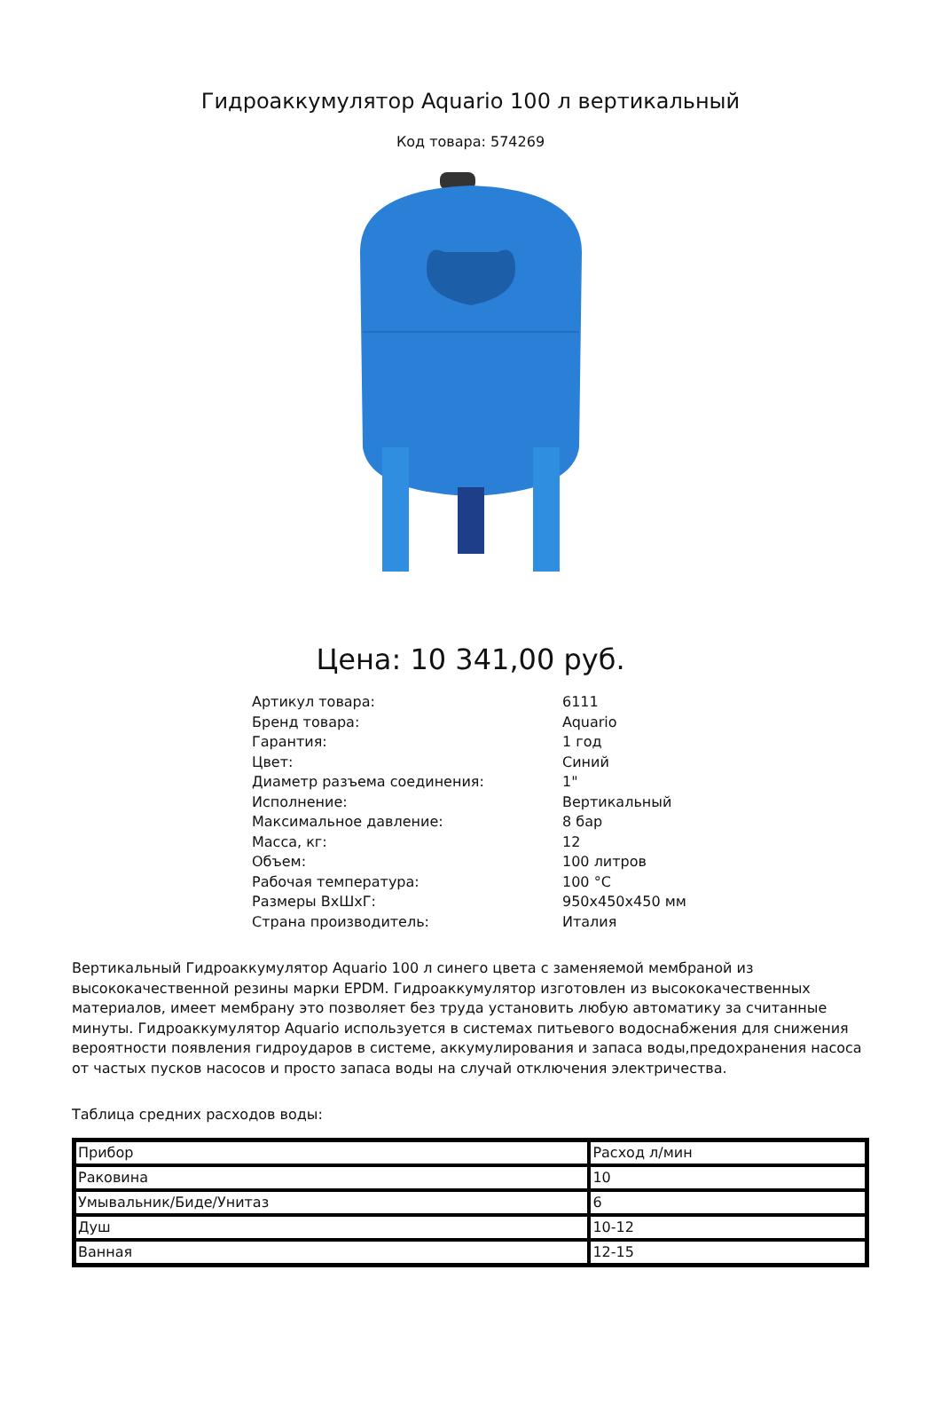Гидроаккумулятор Aquario 100 л вертикальный
Код товара: 574269
Цена: 10 341,00 руб.
| Артикул товара: | 6111 |
| Бренд товара: | Aquario |
| Гарантия: | 1 год |
| Цвет: | Синий |
| Диаметр разъема соединения: | 1" |
| Исполнение: | Вертикальный |
| Максимальное давление: | 8 бар |
| Масса, кг: | 12 |
| Объем: | 100 литров |
| Рабочая температура: | 100 °C |
| Размеры ВхШхГ: | 950x450x450 мм |
| Страна производитель: | Италия |
Вертикальный Гидроаккумулятор Aquario 100 л синего цвета с заменяемой мембраной из высококачественной резины марки EPDM. Гидроаккумулятор изготовлен из высококачественных материалов, имеет мембрану это позволяет без труда установить любую автоматику за считанные минуты. Гидроаккумулятор Aquario используется в системах питьевого водоснабжения для снижения вероятности появления гидроударов в системе, аккумулирования и запаса воды,предохранения насоса от частых пусков насосов и просто запаса воды на случай отключения электричества.
Таблица средних расходов воды:
| Прибор | Расход л/мин |
| Раковина | 10 |
| Умывальник/Биде/Унитаз | 6 |
| Душ | 10-12 |
| Ванная | 12-15 |